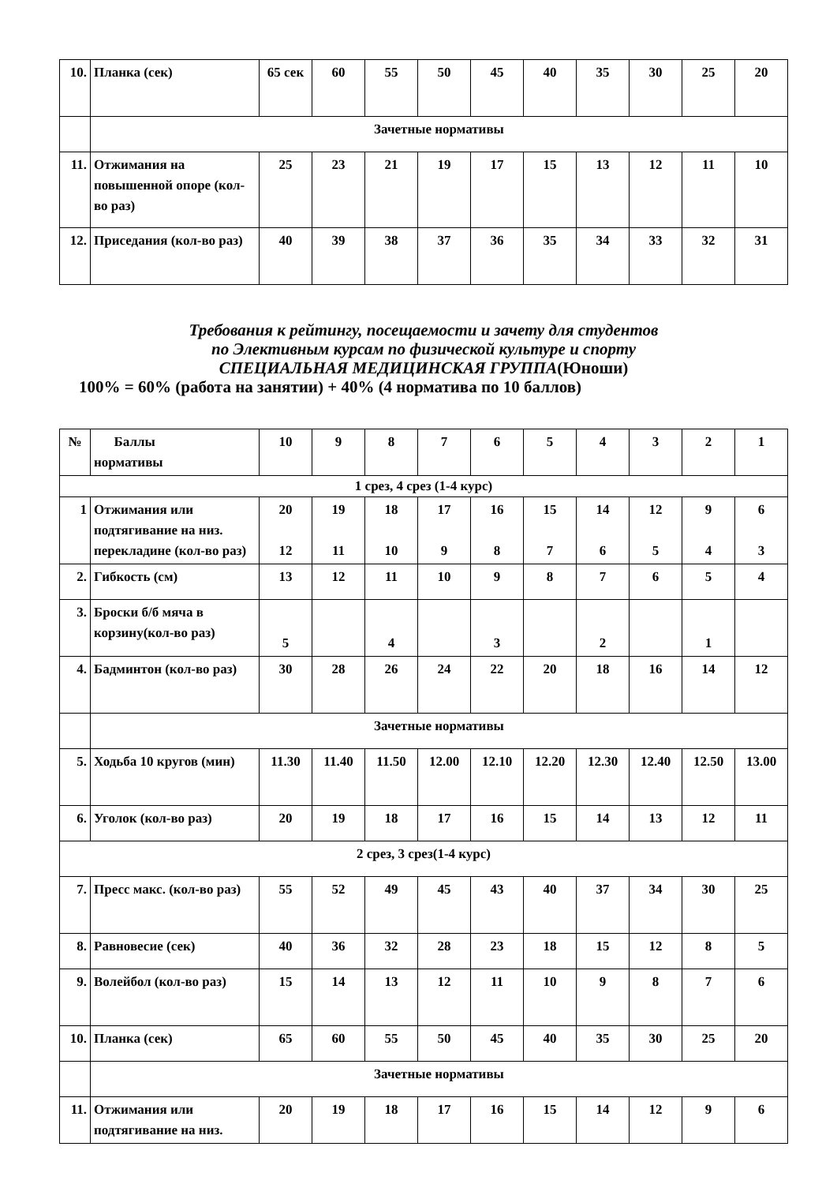| 10. | Планка (сек) | 65 сек | 60 | 55 | 50 | 45 | 40 | 35 | 30 | 25 | 20 |
| | Зачетные нормативы | | | | | | | | | | |
| 11. | Отжимания на повышенной опоре (кол-во раз) | 25 | 23 | 21 | 19 | 17 | 15 | 13 | 12 | 11 | 10 |
| 12. | Приседания (кол-во раз) | 40 | 39 | 38 | 37 | 36 | 35 | 34 | 33 | 32 | 31 |
Требования к рейтингу, посещаемости и зачету для студентов
по Элективным курсам по физической культуре и спорту
СПЕЦИАЛЬНАЯ МЕДИЦИНСКАЯ ГРУППА(Юноши)
100% = 60% (работа на занятии) + 40% (4 норматива по 10 баллов)
| № | Баллы нормативы | 10 | 9 | 8 | 7 | 6 | 5 | 4 | 3 | 2 | 1 |
| 1 срез, 4 срез (1-4 курс) | | | | | | | | | | | |
| 1 | Отжимания или подтягивание на низ. перекладине (кол-во раз) | 20 12 | 19 11 | 18 10 | 17 9 | 16 8 | 15 7 | 14 6 | 12 5 | 9 4 | 6 3 |
| 2. | Гибкость (см) | 13 | 12 | 11 | 10 | 9 | 8 | 7 | 6 | 5 | 4 |
| 3. | Броски б/б мяча в корзину(кол-во раз) | 5 | | 4 | | 3 | | 2 | | 1 | |
| 4. | Бадминтон (кол-во раз) | 30 | 28 | 26 | 24 | 22 | 20 | 18 | 16 | 14 | 12 |
| | Зачетные нормативы | | | | | | | | | | |
| 5. | Ходьба 10 кругов (мин) | 11.30 | 11.40 | 11.50 | 12.00 | 12.10 | 12.20 | 12.30 | 12.40 | 12.50 | 13.00 |
| 6. | Уголок (кол-во раз) | 20 | 19 | 18 | 17 | 16 | 15 | 14 | 13 | 12 | 11 |
| 2 срез, 3 срез(1-4 курс) | | | | | | | | | | | |
| 7. | Пресс макс. (кол-во раз) | 55 | 52 | 49 | 45 | 43 | 40 | 37 | 34 | 30 | 25 |
| 8. | Равновесие (сек) | 40 | 36 | 32 | 28 | 23 | 18 | 15 | 12 | 8 | 5 |
| 9. | Волейбол (кол-во раз) | 15 | 14 | 13 | 12 | 11 | 10 | 9 | 8 | 7 | 6 |
| 10. | Планка (сек) | 65 | 60 | 55 | 50 | 45 | 40 | 35 | 30 | 25 | 20 |
| | Зачетные нормативы | | | | | | | | | | |
| 11. | Отжимания или подтягивание на низ. | 20 | 19 | 18 | 17 | 16 | 15 | 14 | 12 | 9 | 6 |